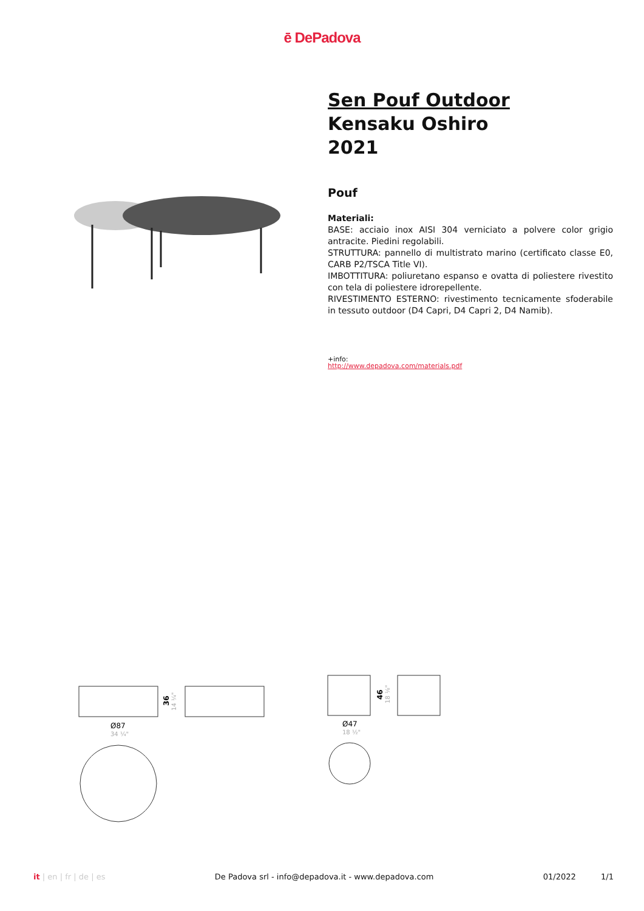ē DePadova
Sen Pouf Outdoor
Kensaku Oshiro
2021
Pouf
Materiali:
BASE: acciaio inox AISI 304 verniciato a polvere color grigio antracite. Piedini regolabili.
STRUTTURA: pannello di multistrato marino (certificato classe E0, CARB P2/TSCA Title VI).
IMBOTTITURA: poliuretano espanso e ovatta di poliestere rivestito con tela di poliestere idrorepellente.
RIVESTIMENTO ESTERNO: rivestimento tecnicamente sfoderabile in tessuto outdoor (D4 Capri, D4 Capri 2, D4 Namib).
+info:
http://www.depadova.com/materials.pdf
36
14 ¼"
Ø87
34 ¼"
46
18 ⅛"
Ø47
18 ½"
it | en | fr | de | es De Padova srl - info@depadova.it - www.depadova.com
01/2022 1/1